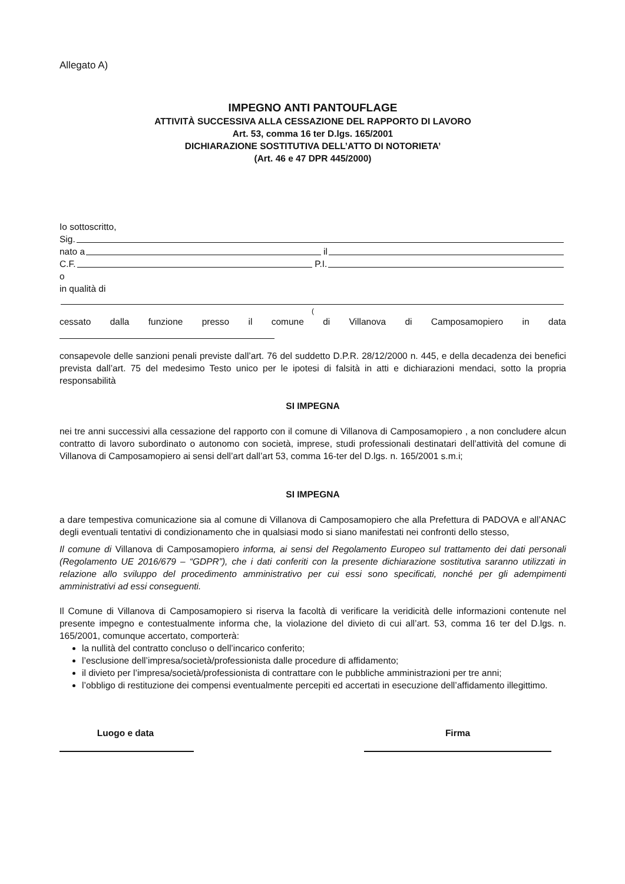Allegato A)
IMPEGNO ANTI PANTOUFLAGE
ATTIVITÀ SUCCESSIVA ALLA CESSAZIONE DEL RAPPORTO DI LAVORO
Art. 53, comma 16 ter D.lgs. 165/2001
DICHIARAZIONE SOSTITUTIVA DELL’ATTO DI NOTORIETA’
(Art. 46 e 47 DPR 445/2000)
Io sottoscritto,
Sig.
nato a il
C.F. P.I.
o
in qualità di
(
cessato dalla funzione presso il comune di Villanova di Camposamopiero in data
consapevole delle sanzioni penali previste dall’art. 76 del suddetto D.P.R. 28/12/2000 n. 445, e della decadenza dei benefici prevista dall’art. 75 del medesimo Testo unico per le ipotesi di falsità in atti e dichiarazioni mendaci, sotto la propria responsabilità
SI IMPEGNA
nei tre anni successivi alla cessazione del rapporto con il comune di Villanova di Camposamopiero , a non concludere alcun contratto di lavoro subordinato o autonomo con società, imprese, studi professionali destinatari dell’attività del comune di Villanova di Camposamopiero ai sensi dell’art dall’art 53, comma 16-ter del D.lgs. n. 165/2001 s.m.i;
SI IMPEGNA
a dare tempestiva comunicazione sia al comune di Villanova di Camposamopiero che alla Prefettura di PADOVA e all’ANAC degli eventuali tentativi di condizionamento che in qualsiasi modo si siano manifestati nei confronti dello stesso,
Il comune di Villanova di Camposamopiero informa, ai sensi del Regolamento Europeo sul trattamento dei dati personali (Regolamento UE 2016/679 – “GDPR”), che i dati conferiti con la presente dichiarazione sostitutiva saranno utilizzati in relazione allo sviluppo del procedimento amministrativo per cui essi sono specificati, nonché per gli adempimenti amministrativi ad essi conseguenti.
Il Comune di Villanova di Camposamopiero si riserva la facoltà di verificare la veridicità delle informazioni contenute nel presente impegno e contestualmente informa che, la violazione del divieto di cui all’art. 53, comma 16 ter del D.lgs. n. 165/2001, comunque accertato, comporterà:
la nullità del contratto concluso o dell’incarico conferito;
l’esclusione dell’impresa/società/professionista dalle procedure di affidamento;
il divieto per l’impresa/società/professionista di contrattare con le pubbliche amministrazioni per tre anni;
l’obbligo di restituzione dei compensi eventualmente percepiti ed accertati in esecuzione dell’affidamento illegittimo.
Luogo e data Firma